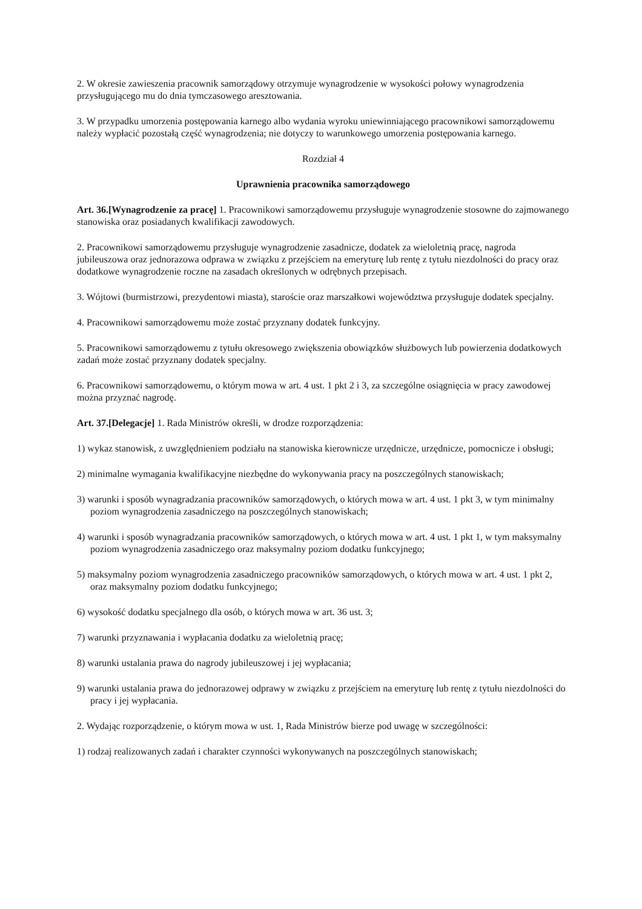2. W okresie zawieszenia pracownik samorządowy otrzymuje wynagrodzenie w wysokości połowy wynagrodzenia przysługującego mu do dnia tymczasowego aresztowania.
3. W przypadku umorzenia postępowania karnego albo wydania wyroku uniewinniającego pracownikowi samorządowemu należy wypłacić pozostałą część wynagrodzenia; nie dotyczy to warunkowego umorzenia postępowania karnego.
Rozdział 4
Uprawnienia pracownika samorządowego
Art. 36.[Wynagrodzenie za pracę] 1. Pracownikowi samorządowemu przysługuje wynagrodzenie stosowne do zajmowanego stanowiska oraz posiadanych kwalifikacji zawodowych.
2. Pracownikowi samorządowemu przysługuje wynagrodzenie zasadnicze, dodatek za wieloletnią pracę, nagroda jubileuszowa oraz jednorazowa odprawa w związku z przejściem na emeryturę lub rentę z tytułu niezdolności do pracy oraz dodatkowe wynagrodzenie roczne na zasadach określonych w odrębnych przepisach.
3. Wójtowi (burmistrzowi, prezydentowi miasta), staroście oraz marszałkowi województwa przysługuje dodatek specjalny.
4. Pracownikowi samorządowemu może zostać przyznany dodatek funkcyjny.
5. Pracownikowi samorządowemu z tytułu okresowego zwiększenia obowiązków służbowych lub powierzenia dodatkowych zadań może zostać przyznany dodatek specjalny.
6. Pracownikowi samorządowemu, o którym mowa w art. 4 ust. 1 pkt 2 i 3, za szczególne osiągnięcia w pracy zawodowej można przyznać nagrodę.
Art. 37.[Delegacje] 1. Rada Ministrów określi, w drodze rozporządzenia:
1) wykaz stanowisk, z uwzględnieniem podziału na stanowiska kierownicze urzędnicze, urzędnicze, pomocnicze i obsługi;
2) minimalne wymagania kwalifikacyjne niezbędne do wykonywania pracy na poszczególnych stanowiskach;
3) warunki i sposób wynagradzania pracowników samorządowych, o których mowa w art. 4 ust. 1 pkt 3, w tym minimalny poziom wynagrodzenia zasadniczego na poszczególnych stanowiskach;
4) warunki i sposób wynagradzania pracowników samorządowych, o których mowa w art. 4 ust. 1 pkt 1, w tym maksymalny poziom wynagrodzenia zasadniczego oraz maksymalny poziom dodatku funkcyjnego;
5) maksymalny poziom wynagrodzenia zasadniczego pracowników samorządowych, o których mowa w art. 4 ust. 1 pkt 2, oraz maksymalny poziom dodatku funkcyjnego;
6) wysokość dodatku specjalnego dla osób, o których mowa w art. 36 ust. 3;
7) warunki przyznawania i wypłacania dodatku za wieloletnią pracę;
8) warunki ustalania prawa do nagrody jubileuszowej i jej wypłacania;
9) warunki ustalania prawa do jednorazowej odprawy w związku z przejściem na emeryturę lub rentę z tytułu niezdolności do pracy i jej wypłacania.
2. Wydając rozporządzenie, o którym mowa w ust. 1, Rada Ministrów bierze pod uwagę w szczególności:
1) rodzaj realizowanych zadań i charakter czynności wykonywanych na poszczególnych stanowiskach;